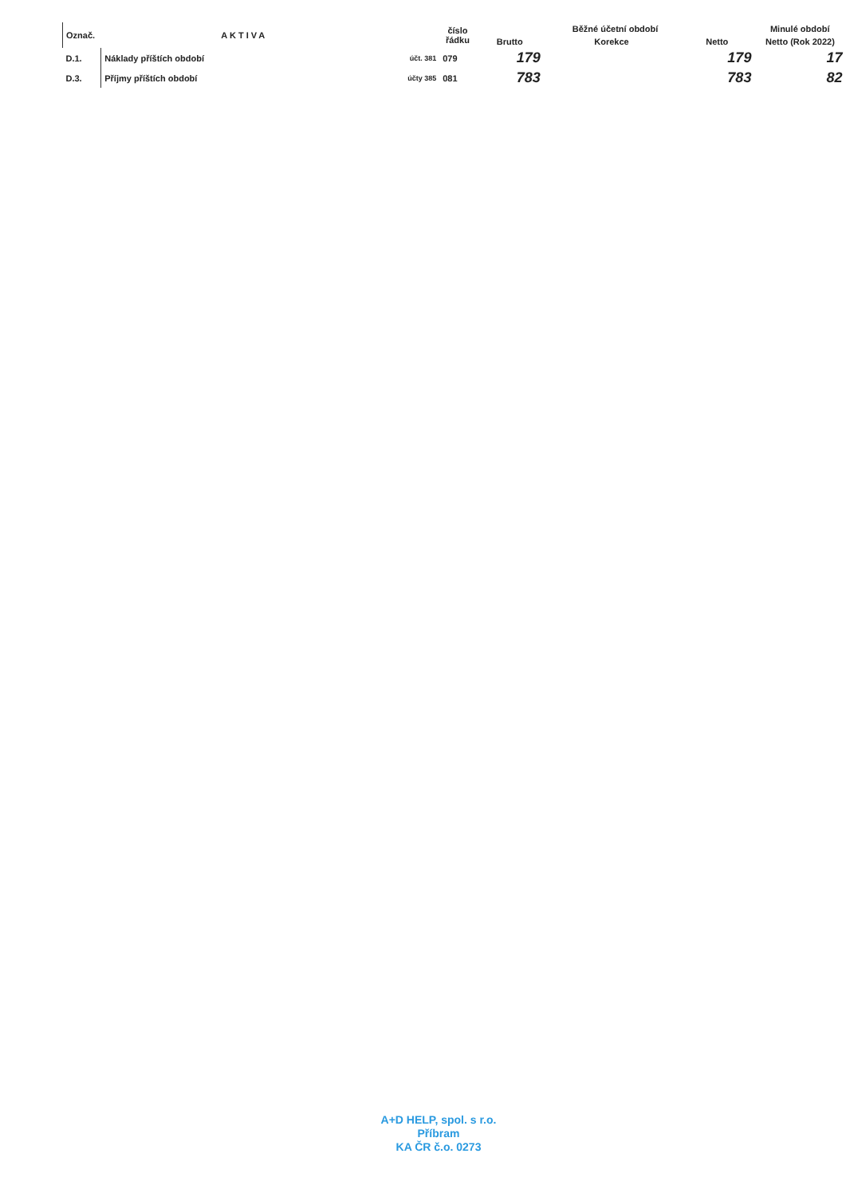| Označ. | AKTIVA | | číslo řádku | Běžné účetní období | | | Minulé období |
| --- | --- | --- | --- | --- | --- | --- | --- |
| | | | | Brutto | Korekce | Netto | Netto (Rok 2022) |
| D.1. | Náklady příštích období | účt. 381 | 079 | 179 | | 179 | 17 |
| D.3. | Příjmy příštích období | účty 385 | 081 | 783 | | 783 | 82 |
A+D HELP, spol. s r.o.
Příbram
KA ČR č.o. 0273